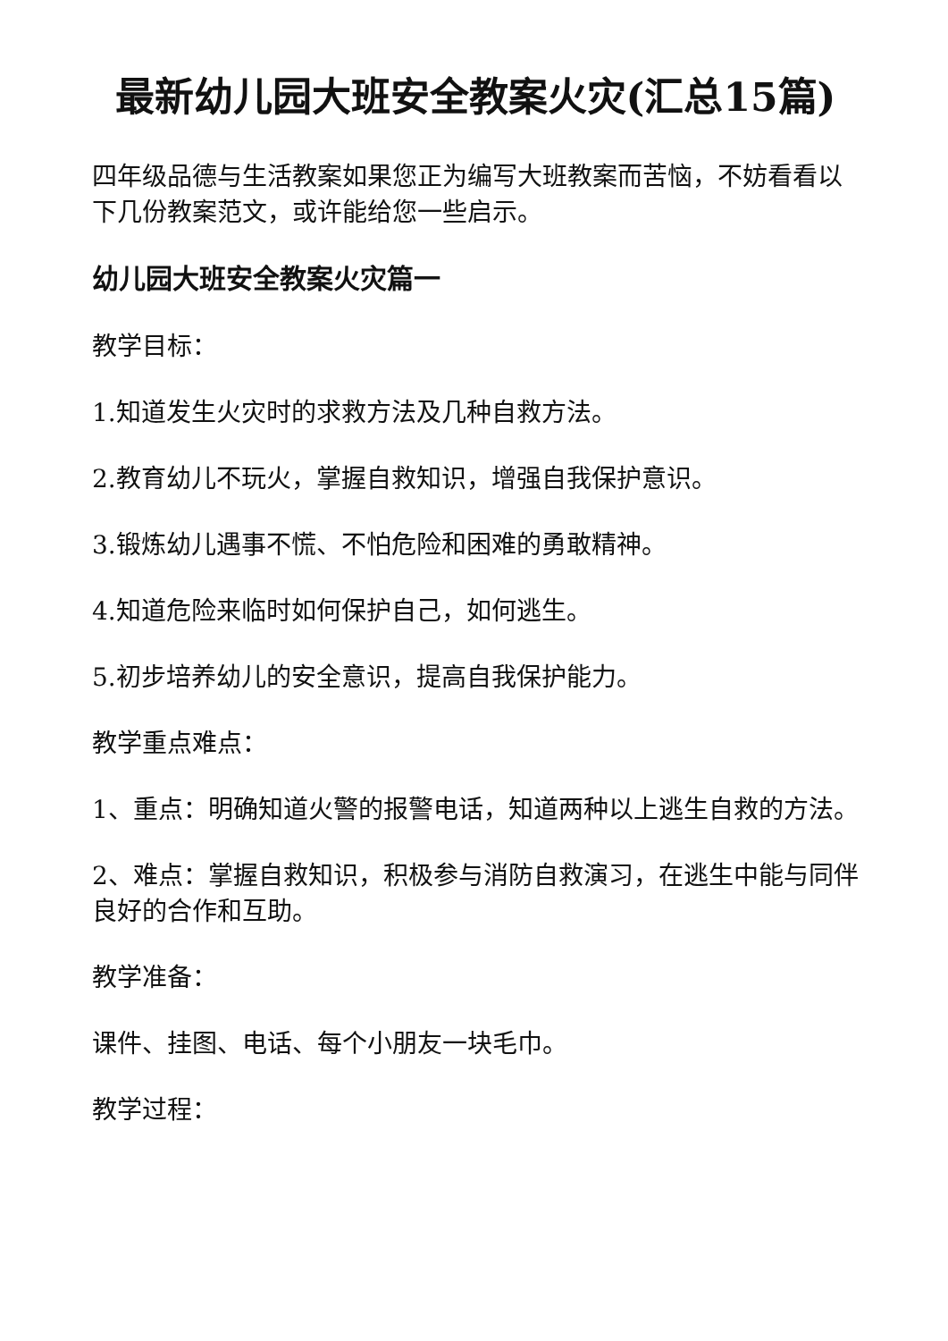最新幼儿园大班安全教案火灾(汇总15篇)
四年级品德与生活教案如果您正为编写大班教案而苦恼，不妨看看以下几份教案范文，或许能给您一些启示。
幼儿园大班安全教案火灾篇一
教学目标：
1.知道发生火灾时的求救方法及几种自救方法。
2.教育幼儿不玩火，掌握自救知识，增强自我保护意识。
3.锻炼幼儿遇事不慌、不怕危险和困难的勇敢精神。
4.知道危险来临时如何保护自己，如何逃生。
5.初步培养幼儿的安全意识，提高自我保护能力。
教学重点难点：
1、重点：明确知道火警的报警电话，知道两种以上逃生自救的方法。
2、难点：掌握自救知识，积极参与消防自救演习，在逃生中能与同伴良好的合作和互助。
教学准备：
课件、挂图、电话、每个小朋友一块毛巾。
教学过程：